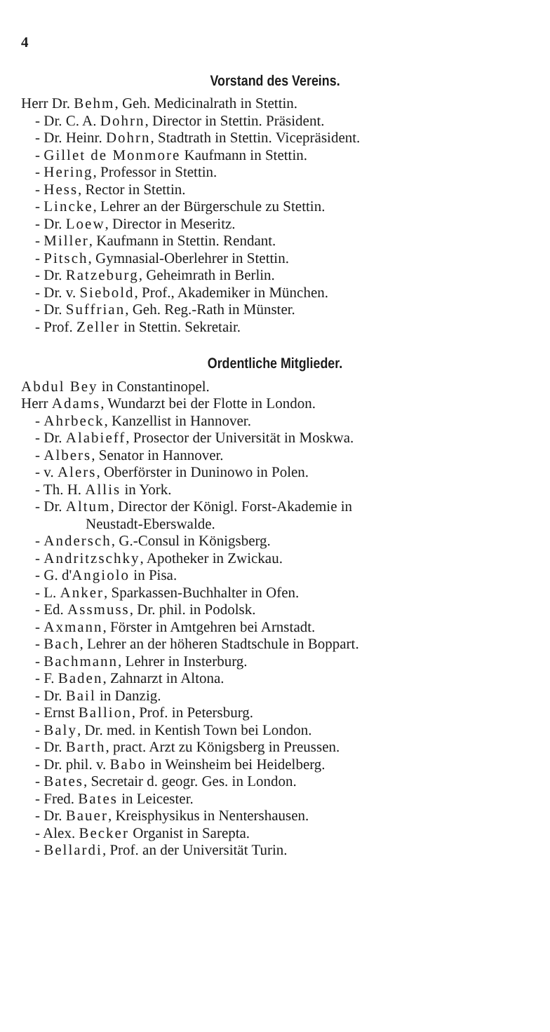4
Vorstand des Vereins.
Herr Dr. Behm, Geh. Medicinalrath in Stettin.
- Dr. C. A. Dohrn, Director in Stettin. Präsident.
- Dr. Heinr. Dohrn, Stadtrath in Stettin. Vicepräsident.
- Gillet de Monmore Kaufmann in Stettin.
- Hering, Professor in Stettin.
- Hess, Rector in Stettin.
- Lincke, Lehrer an der Bürgerschule zu Stettin.
- Dr. Loew, Director in Meseritz.
- Miller, Kaufmann in Stettin. Rendant.
- Pitsch, Gymnasial-Oberlehrer in Stettin.
- Dr. Ratzeburg, Geheimrath in Berlin.
- Dr. v. Siebold, Prof., Akademiker in München.
- Dr. Suffrian, Geh. Reg.-Rath in Münster.
- Prof. Zeller in Stettin. Sekretair.
Ordentliche Mitglieder.
Abdul Bey in Constantinopel.
Herr Adams, Wundarzt bei der Flotte in London.
- Ahrbeck, Kanzellist in Hannover.
- Dr. Alabieff, Prosector der Universität in Moskwa.
- Albers, Senator in Hannover.
- v. Alers, Oberförster in Duninowo in Polen.
- Th. H. Allis in York.
- Dr. Altum, Director der Königl. Forst-Akademie in
Neustadt-Eberswalde.
- Andersch, G.-Consul in Königsberg.
- Andritzschky, Apotheker in Zwickau.
- G. d'Angiolo in Pisa.
- L. Anker, Sparkassen-Buchhalter in Ofen.
- Ed. Assmuss, Dr. phil. in Podolsk.
- Axmann, Förster in Amtgehren bei Arnstadt.
- Bach, Lehrer an der höheren Stadtschule in Boppart.
- Bachmann, Lehrer in Insterburg.
- F. Baden, Zahnarzt in Altona.
- Dr. Bail in Danzig.
- Ernst Ballion, Prof. in Petersburg.
- Baly, Dr. med. in Kentish Town bei London.
- Dr. Barth, pract. Arzt zu Königsberg in Preussen.
- Dr. phil. v. Babo in Weinsheim bei Heidelberg.
- Bates, Secretair d. geogr. Ges. in London.
- Fred. Bates in Leicester.
- Dr. Bauer, Kreisphysikus in Nentershausen.
- Alex. Becker Organist in Sarepta.
- Bellardi, Prof. an der Universität Turin.